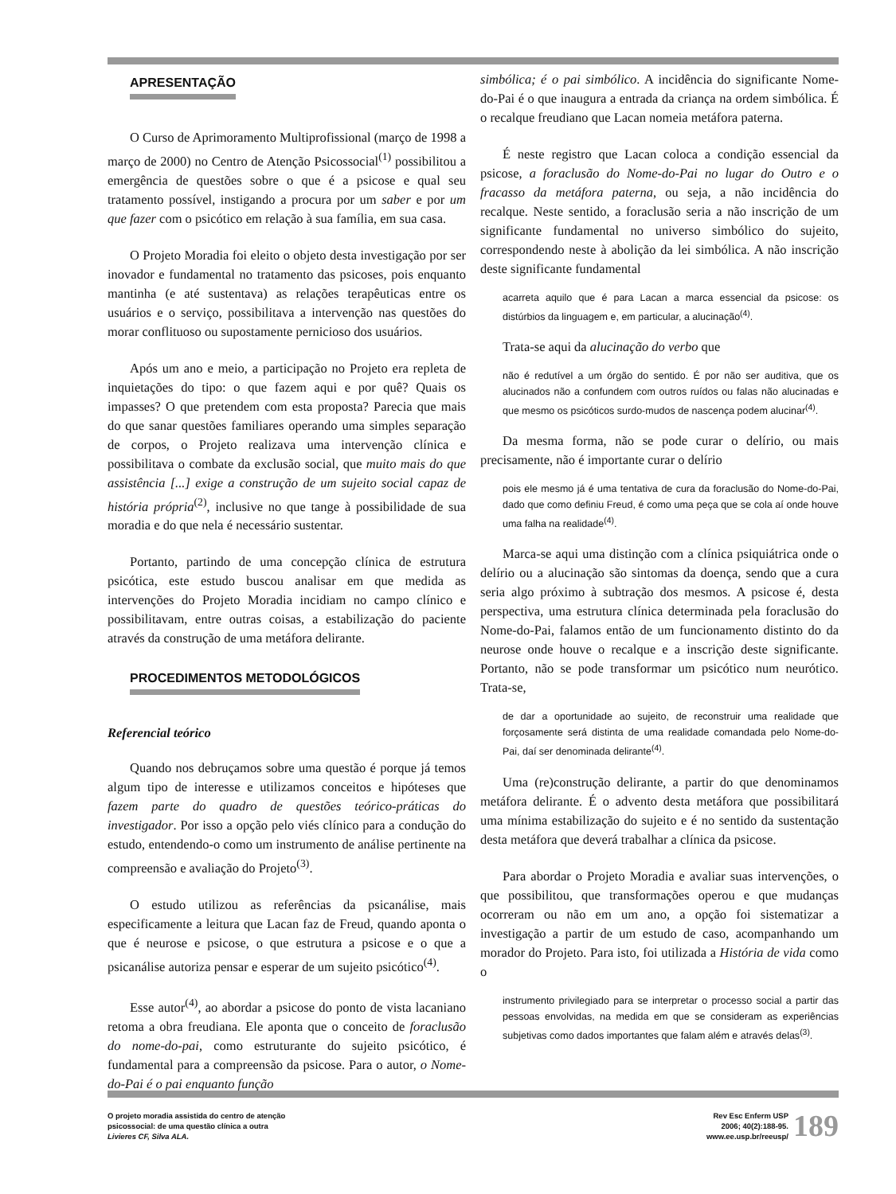APRESENTAÇÃO
O Curso de Aprimoramento Multiprofissional (março de 1998 a março de 2000) no Centro de Atenção Psicossocial<sup>(1)</sup> possibilitou a emergência de questões sobre o que é a psicose e qual seu tratamento possível, instigando a procura por um saber e por um que fazer com o psicótico em relação à sua família, em sua casa.
O Projeto Moradia foi eleito o objeto desta investigação por ser inovador e fundamental no tratamento das psicoses, pois enquanto mantinha (e até sustentava) as relações terapêuticas entre os usuários e o serviço, possibilitava a intervenção nas questões do morar conflituoso ou supostamente pernicioso dos usuários.
Após um ano e meio, a participação no Projeto era repleta de inquietações do tipo: o que fazem aqui e por quê? Quais os impasses? O que pretendem com esta proposta? Parecia que mais do que sanar questões familiares operando uma simples separação de corpos, o Projeto realizava uma intervenção clínica e possibilitava o combate da exclusão social, que muito mais do que assistência [...] exige a construção de um sujeito social capaz de história própria<sup>(2)</sup>, inclusive no que tange à possibilidade de sua moradia e do que nela é necessário sustentar.
Portanto, partindo de uma concepção clínica de estrutura psicótica, este estudo buscou analisar em que medida as intervenções do Projeto Moradia incidiam no campo clínico e possibilitavam, entre outras coisas, a estabilização do paciente através da construção de uma metáfora delirante.
PROCEDIMENTOS METODOLÓGICOS
Referencial teórico
Quando nos debruçamos sobre uma questão é porque já temos algum tipo de interesse e utilizamos conceitos e hipóteses que fazem parte do quadro de questões teórico-práticas do investigador. Por isso a opção pelo viés clínico para a condução do estudo, entendendo-o como um instrumento de análise pertinente na compreensão e avaliação do Projeto<sup>(3)</sup>.
O estudo utilizou as referências da psicanálise, mais especificamente a leitura que Lacan faz de Freud, quando aponta o que é neurose e psicose, o que estrutura a psicose e o que a psicanálise autoriza pensar e esperar de um sujeito psicótico<sup>(4)</sup>.
Esse autor<sup>(4)</sup>, ao abordar a psicose do ponto de vista lacaniano retoma a obra freudiana. Ele aponta que o conceito de foraclusão do nome-do-pai, como estruturante do sujeito psicótico, é fundamental para a compreensão da psicose. Para o autor, o Nome-do-Pai é o pai enquanto função
simbólica; é o pai simbólico. A incidência do significante Nome-do-Pai é o que inaugura a entrada da criança na ordem simbólica. É o recalque freudiano que Lacan nomeia metáfora paterna.
É neste registro que Lacan coloca a condição essencial da psicose, a foraclusão do Nome-do-Pai no lugar do Outro e o fracasso da metáfora paterna, ou seja, a não incidência do recalque. Neste sentido, a foraclusão seria a não inscrição de um significante fundamental no universo simbólico do sujeito, correspondendo neste à abolição da lei simbólica. A não inscrição deste significante fundamental
acarreta aquilo que é para Lacan a marca essencial da psicose: os distúrbios da linguagem e, em particular, a alucinação<sup>(4)</sup>.
Trata-se aqui da alucinação do verbo que
não é redutível a um órgão do sentido. É por não ser auditiva, que os alucinados não a confundem com outros ruídos ou falas não alucinadas e que mesmo os psicóticos surdo-mudos de nascença podem alucinar<sup>(4)</sup>.
Da mesma forma, não se pode curar o delírio, ou mais precisamente, não é importante curar o delírio
pois ele mesmo já é uma tentativa de cura da foraclusão do Nome-do-Pai, dado que como definiu Freud, é como uma peça que se cola aí onde houve uma falha na realidade<sup>(4)</sup>.
Marca-se aqui uma distinção com a clínica psiquiátrica onde o delírio ou a alucinação são sintomas da doença, sendo que a cura seria algo próximo à subtração dos mesmos. A psicose é, desta perspectiva, uma estrutura clínica determinada pela foraclusão do Nome-do-Pai, falamos então de um funcionamento distinto do da neurose onde houve o recalque e a inscrição deste significante. Portanto, não se pode transformar um psicótico num neurótico. Trata-se,
de dar a oportunidade ao sujeito, de reconstruir uma realidade que forçosamente será distinta de uma realidade comandada pelo Nome-do-Pai, daí ser denominada delirante<sup>(4)</sup>.
Uma (re)construção delirante, a partir do que denominamos metáfora delirante. É o advento desta metáfora que possibilitará uma mínima estabilização do sujeito e é no sentido da sustentação desta metáfora que deverá trabalhar a clínica da psicose.
Para abordar o Projeto Moradia e avaliar suas intervenções, o que possibilitou, que transformações operou e que mudanças ocorreram ou não em um ano, a opção foi sistematizar a investigação a partir de um estudo de caso, acompanhando um morador do Projeto. Para isto, foi utilizada a História de vida como o
instrumento privilegiado para se interpretar o processo social a partir das pessoas envolvidas, na medida em que se consideram as experiências subjetivas como dados importantes que falam além e através delas<sup>(3)</sup>.
O projeto moradia assistida do centro de atenção
psicossocial: de uma questão clínica a outra
Livieres CF, Silva ALA.
Rev Esc Enferm USP
2006; 40(2):188-95.
www.ee.usp.br/reeusp/
189